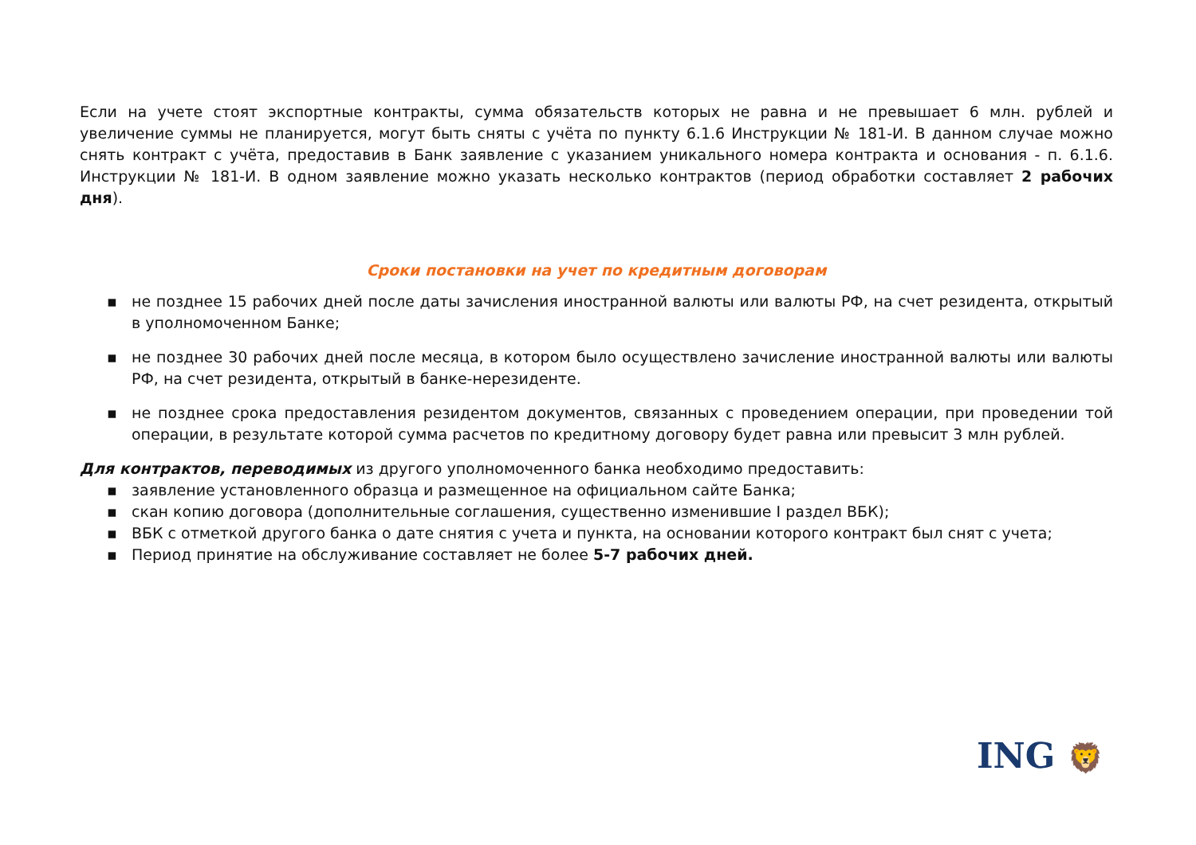Если на учете стоят экспортные контракты, сумма обязательств которых не равна и не превышает 6 млн. рублей и увеличение суммы не планируется, могут быть сняты с учёта по пункту 6.1.6 Инструкции № 181-И. В данном случае можно снять контракт с учёта, предоставив в Банк заявление с указанием уникального номера контракта и основания - п. 6.1.6. Инструкции № 181-И. В одном заявление можно указать несколько контрактов (период обработки составляет 2 рабочих дня).
Сроки постановки на учет по кредитным договорам
▪ не позднее 15 рабочих дней после даты зачисления иностранной валюты или валюты РФ, на счет резидента, открытый в уполномоченном Банке;
▪ не позднее 30 рабочих дней после месяца, в котором было осуществлено зачисление иностранной валюты или валюты РФ, на счет резидента, открытый в банке-нерезиденте.
▪ не позднее срока предоставления резидентом документов, связанных с проведением операции, при проведении той операции, в результате которой сумма расчетов по кредитному договору будет равна или превысит 3 млн рублей.
Для контрактов, переводимых из другого уполномоченного банка необходимо предоставить:
▪ заявление установленного образца и размещенное на официальном сайте Банка;
▪ скан копию договора (дополнительные соглашения, существенно изменившие I раздел ВБК);
▪ ВБК с отметкой другого банка о дате снятия с учета и пункта, на основании которого контракт был снят с учета;
▪ Период принятие на обслуживание составляет не более 5-7 рабочих дней.
ING 🦁